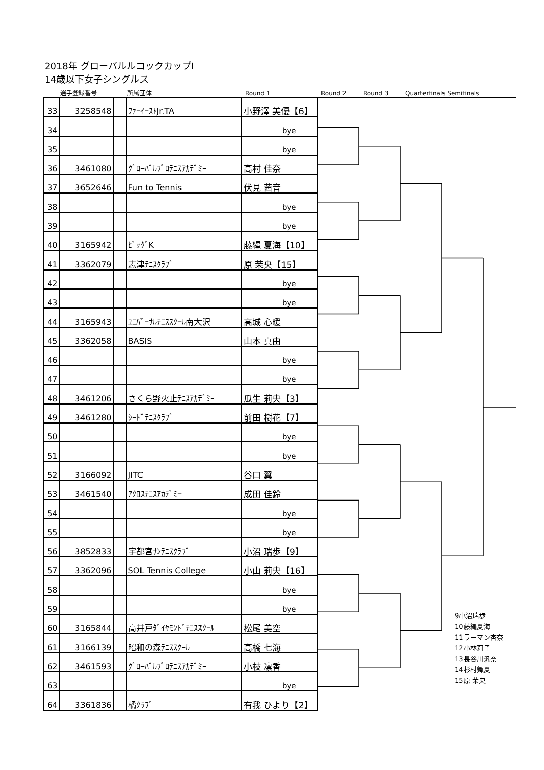2018年 グローバルルコックカップⅠ
14歳以下女子シングルス
選手登録番号 所属団体 Round 1 Round 2 Round 3 Quarterfinals Semifinals
| 33 | 3258548 | | ﾌｧｰｲｰｽﾄJr.TA | 小野澤 美優【6】 |
| 34 | | | | bye |
| 35 | | | | bye |
| 36 | 3461080 | | ｸﾞﾛｰﾊﾞﾙﾌﾟﾛﾃﾆｽｱｶﾃﾞﾐｰ | 高村 佳奈 |
| 37 | 3652646 | | Fun to Tennis | 伏見 茜音 |
| 38 | | | | bye |
| 39 | | | | bye |
| 40 | 3165942 | | ﾋﾞｯｸﾞK | 藤縄 夏海【10】 |
| 41 | 3362079 | | 志津ﾃﾆｽｸﾗﾌﾞ | 原 茉央【15】 |
| 42 | | | | bye |
| 43 | | | | bye |
| 44 | 3165943 | | ﾕﾆﾊﾞｰｻﾙﾃﾆｽｽｸｰﾙ南大沢 | 高城 心暖 |
| 45 | 3362058 | | BASIS | 山本 真由 |
| 46 | | | | bye |
| 47 | | | | bye |
| 48 | 3461206 | | さくら野火止ﾃﾆｽｱｶﾃﾞﾐｰ | 瓜生 莉央【3】 |
| 49 | 3461280 | | ｼｰﾄﾞﾃﾆｽｸﾗﾌﾞ | 前田 樹花【7】 |
| 50 | | | | bye |
| 51 | | | | bye |
| 52 | 3166092 | | JITC | 谷口 翼 |
| 53 | 3461540 | | ｱｸﾛｽﾃﾆｽｱｶﾃﾞﾐｰ | 成田 佳鈴 |
| 54 | | | | bye |
| 55 | | | | bye |
| 56 | 3852833 | | 宇都宮ｻﾝﾃﾆｽｸﾗﾌﾞ | 小沼 瑞歩【9】 |
| 57 | 3362096 | | SOL Tennis College | 小山 莉央【16】 |
| 58 | | | | bye |
| 59 | | | | bye |
| 60 | 3165844 | | 高井戸ﾀﾞｲﾔﾓﾝﾄﾞﾃﾆｽｽｸｰﾙ | 松尾 美空 |
| 61 | 3166139 | | 昭和の森ﾃﾆｽｽｸｰﾙ | 高橋 七海 |
| 62 | 3461593 | | ｸﾞﾛｰﾊﾞﾙﾌﾟﾛﾃﾆｽｱｶﾃﾞﾐｰ | 小枝 凛香 |
| 63 | | | | bye |
| 64 | 3361836 | | 橘ｸﾗﾌﾞ | 有我 ひより【2】 |
9小沼瑞歩
10藤縄夏海
11ラーマン杏奈
12小林莉子
13長谷川汎奈
14杉村舞夏
15原 茉央